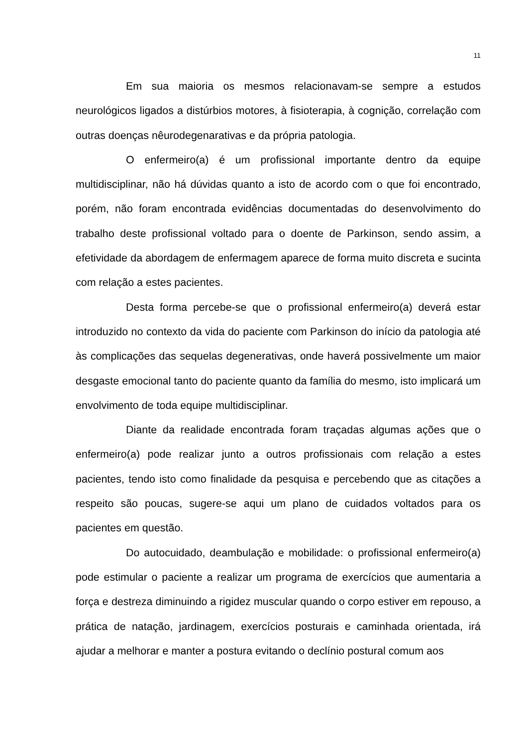11
Em sua maioria os mesmos relacionavam-se sempre a estudos neurológicos ligados a distúrbios motores, à fisioterapia, à cognição, correlação com outras doenças nêurodegenarativas e da própria patologia.
O enfermeiro(a) é um profissional importante dentro da equipe multidisciplinar, não há dúvidas quanto a isto de acordo com o que foi encontrado, porém, não foram encontrada evidências documentadas do desenvolvimento do trabalho deste profissional voltado para o doente de Parkinson, sendo assim, a efetividade da abordagem de enfermagem aparece de forma muito discreta e sucinta com relação a estes pacientes.
Desta forma percebe-se que o profissional enfermeiro(a) deverá estar introduzido no contexto da vida do paciente com Parkinson do início da patologia até às complicações das sequelas degenerativas, onde haverá possivelmente um maior desgaste emocional tanto do paciente quanto da família do mesmo, isto implicará um envolvimento de toda equipe multidisciplinar.
Diante da realidade encontrada foram traçadas algumas ações que o enfermeiro(a) pode realizar junto a outros profissionais com relação a estes pacientes, tendo isto como finalidade da pesquisa e percebendo que as citações a respeito são poucas, sugere-se aqui um plano de cuidados voltados para os pacientes em questão.
Do autocuidado, deambulação e mobilidade: o profissional enfermeiro(a) pode estimular o paciente a realizar um programa de exercícios que aumentaria a força e destreza diminuindo a rigidez muscular quando o corpo estiver em repouso, a prática de natação, jardinagem, exercícios posturais e caminhada orientada, irá ajudar a melhorar e manter a postura evitando o declínio postural comum aos